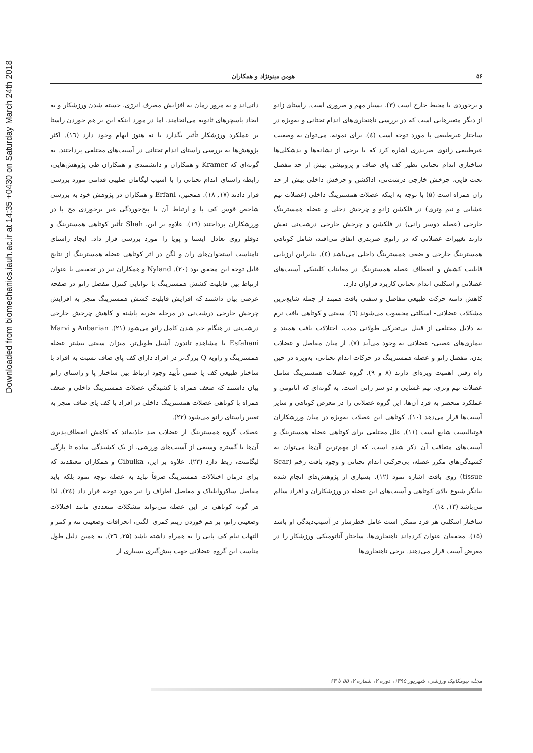Downloaded from biomechanics.iauh.ac.ir at 14:35 +0430 on Saturday March 24th 2018
۵۶ هومن مینونژاد و همکاران
و برخوردی با محیط خارج است (۳)، بسیار مهم و ضروری است. راستای زانو از دیگر متغیرهایی است که در بررسی ناهنجاری‌های اندام تحتانی و به‌ویژه در ساختار غیرطبیعی پا مورد توجه است (٤). برای نمونه، می‌توان به وضعیت غیرطبیعی زانوی ضربدری اشاره کرد که با برخی از نشانه‌ها و بدشکلی‌ها ساختاری اندام تحتانی نظیر کف پای صاف و پرونیشن بیش از حد مفصل تحت قاپی، چرخش خارجی درشت‌نی، اداکشن و چرخش داخلی بیش از حد ران همراه است (۵) با توجه به اینکه عضلات همسترینگ داخلی (عضلات نیم غشایی و نیم وتری) در فلکشن زانو و چرخش دخلی و عضله همسترینگ خارجی (عضله دوسر رانی) در فلکشن و چرخش خارجی درشت‌نی نقش دارند تغییرات عضلانی که در زانوی ضربدری اتفاق می‌افتد، شامل کوتاهی همسترینگ خارجی و ضعف همسترینگ داخلی می‌باشد (٤). بنابراین ارزیابی قابلیت کشش و انعطاف عضله همسترینگ در معاینات کلینیکی آسیب‌های عضلانی و اسکلتی اندام تحتانی کاربرد فراوان دارد.
کاهش دامنه حرکت طبیعی مفاصل و سفتی بافت همبند از جمله شایع‌ترین مشکلات عضلانی- اسکلتی محسوب می‌شوند (٦). سفتی و کوتاهی بافت نرم به دلایل مختلفی از قبیل بی‌تحرکی طولانی مدت، اختلالات بافت همبند و بیماری‌های عصبی- عضلانی به وجود می‌آید (۷). از میان مفاصل و عضلات بدن، مفصل زانو و عضله همسترینگ در حرکات اندام تحتانی، به‌ویژه در حین راه رفتن اهمیت ویژه‌ای دارند (۸ و ۹). گروه عضلات همسترینگ شامل عضلات نیم وتری، نیم غشایی و دو سر رانی است. به گونه‌ای که آناتومی و عملکرد منحصر به فرد آن‌ها، این گروه عضلانی را در معرض کوتاهی و سایر آسیب‌ها قرار می‌دهد (۱۰). کوتاهی این عضلات به‌ویژه در میان ورزشکاران فوتبالیست شایع است (۱۱). علل مختلفی برای کوتاهی عضله همسترینگ و آسیب‌های متعاقب آن ذکر شده است، که از مهم‌ترین آن‌ها می‌توان به کشیدگی‌های مکرر عضله، بی‌حرکتی اندام تحتانی و وجود بافت زخم (Scar tissue) روی بافت اشاره نمود (۱۲). بسیاری از پژوهش‌های انجام شده بیانگر شیوع بالای کوتاهی و آسیب‌های این عضله در ورزشکاران و افراد سالم می‌باشد (۱۳, ۱٤).
ساختار اسکلتی هر فرد ممکن است عامل خطرساز در آسیب‌دیدگی او باشد (۱۵). محققان عنوان کرده‌اند ناهنجاری‌ها، ساختار آناتومیکی ورزشکار را در معرض آسیب قرار می‌دهند. برخی ناهنجاری‌ها
ذاتی‌اند و به مرور زمان به افزایش مصرف انرژی، خسته شدن ورزشکار و به ایجاد پاسچرهای ثانویه می‌انجامند، اما در مورد اینکه این بر هم خوردن راستا بر عملکرد ورزشکار تأثیر بگذارد یا نه هنوز ابهام وجود دارد (۱٦). اکثر پژوهش‌ها به بررسی راستای اندام تحتانی در آسیب‌های مختلفی پرداختند. به گونه‌ای که Kramer و همکاران و دانشمندی و همکاران طی پژوهش‌هایی، رابطه راستای اندام تحتانی را با آسیب لیگامان صلیبی قدامی مورد بررسی قرار دادند (۱۷, ۱۸). همچنین، Erfani و همکاران در پژوهش خود به بررسی شاخص قوس کف پا و ارتباط آن با پیچ‌خوردگی غیر برخوردی مچ پا در ورزشکاران پرداختند (۱۹). علاوه بر این، Shah تأثیر کوتاهی همسترینگ و دوقلو روی تعادل ایستا و پویا را مورد بررسی قرار داد. ایجاد راستای نامناسب استخوان‌های ران و لگن در اثر کوتاهی عضله همسترینگ از نتایج قابل توجه این محقق بود (۲۰). Nyland و همکاران نیز در تحقیقی با عنوان ارتباط بین قابلیت کشش همسترینگ با توانایی کنترل مفصل زانو در صفحه عرضی بیان داشتند که افزایش قابلیت کشش همسترینگ منجر به افزایش چرخش خارجی درشت‌نی در مرحله ضربه پاشنه و کاهش چرخش خارجی درشت‌نی در هنگام خم شدن کامل زانو می‌شود (۲۱). Anbarian و Marvi Esfahani با مشاهده تاندون آشیل طویل‌تر، میزان سفتی بیشتر عضله همسترینگ و زاویه Q بزرگ‌تر در افراد دارای کف پای صاف نسبت به افراد با ساختار طبیعی کف پا ضمن تأیید وجود ارتباط بین ساختار پا و راستای زانو بیان داشتند که ضعف همراه با کشیدگی عضلات همسترینگ داخلی و ضعف همراه با کوتاهی عضلات همسترینگ داخلی در افراد با کف پای صاف منجر به تغییر راستای زانو می‌شود (۲۲).
عضلات گروه همسترینگ از عضلات ضد جاذبه‌اند که کاهش انعطاف‌پذیری آن‌ها با گستره وسیعی از آسیب‌های ورزشی، از یک کشیدگی ساده تا پارگی لیگامنت، ربط دارد (۲۳). علاوه بر این، Cibulka و همکاران معتقدند که برای درمان اختلالات همسترینگ صرفاً نباید به عضله توجه نمود بلکه باید مفاصل ساکروایلیاک و مفاصل اطراف را نیز مورد توجه قرار داد (۲٤). لذا هر گونه کوتاهی در این عضله می‌تواند مشکلات متعددی مانند اختلالات وضعیتی زانو، بر هم خوردن ریتم کمری- لگنی، انحرافات وضعیتی تنه و کمر و التهاب نیام کف پایی را به همراه داشته باشد (۲۵, ۲٦). به همین دلیل طول مناسب این گروه عضلانی جهت پیش‌گیری بسیاری از
مجله بیومکانیک ورزشی، شهریور ۱۳۹۵، دوره ۲، شماره ۲، ۵۵ تا ۶۳